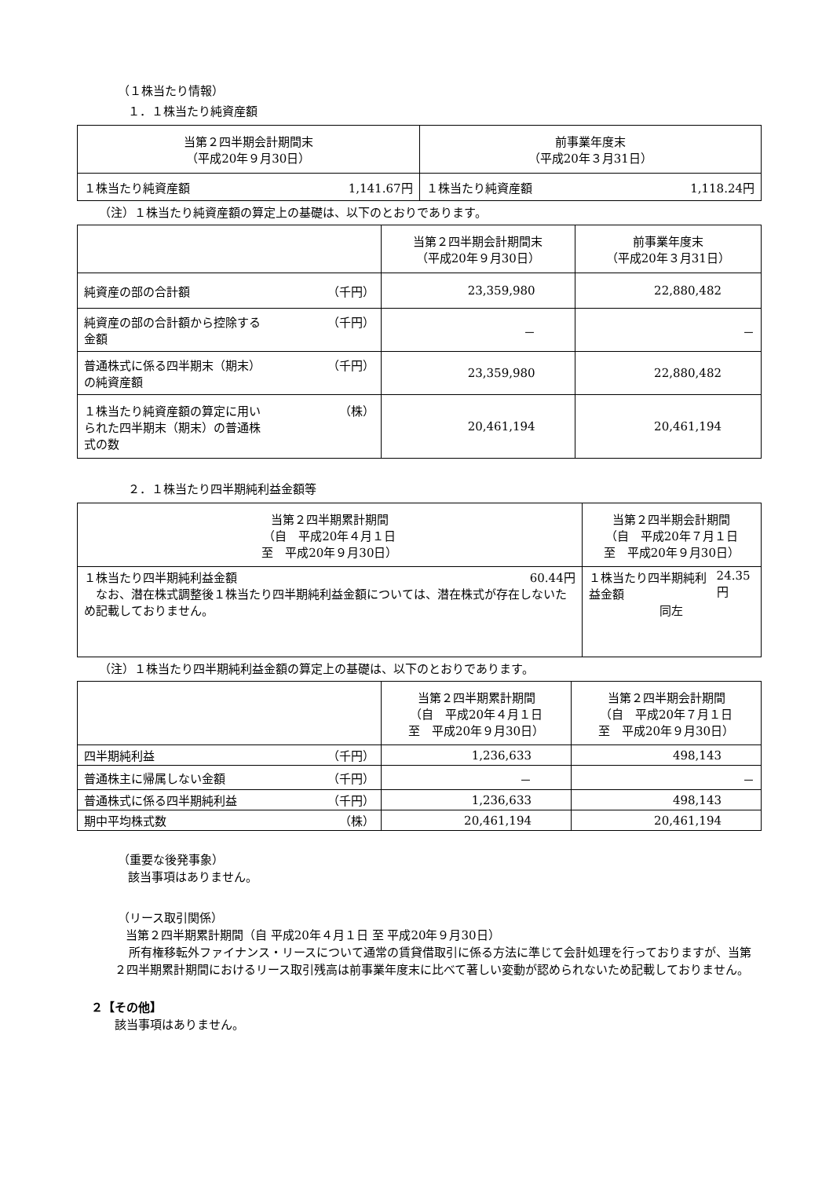（１株当たり情報）
１．１株当たり純資産額
| 当第２四半期会計期間末 （平成20年９月30日） | 前事業年度末 （平成20年３月31日） |
| --- | --- |
| １株当たり純資産額 1,141.67円 | １株当たり純資産額 1,118.24円 |
（注）１株当たり純資産額の算定上の基礎は、以下のとおりであります。
| | 当第２四半期会計期間末 （平成20年９月30日） | 前事業年度末 （平成20年３月31日） |
| --- | --- | --- |
| 純資産の部の合計額 （千円） | 23,359,980 | 22,880,482 |
| 純資産の部の合計額から控除する 金額 （千円） | － | － |
| 普通株式に係る四半期末（期末） の純資産額 （千円） | 23,359,980 | 22,880,482 |
| １株当たり純資産額の算定に用い られた四半期末（期末）の普通株 式の数 （株） | 20,461,194 | 20,461,194 |
２．１株当たり四半期純利益金額等
| 当第２四半期累計期間 （自 平成20年４月１日 至 平成20年９月30日） | 当第２四半期会計期間 （自 平成20年７月１日 至 平成20年９月30日） |
| --- | --- |
| １株当たり四半期純利益金額 60.44円 なお、潜在株式調整後１株当たり四半期純利益金額については、潜在株式が存在しないため記載しておりません。 | １株当たり四半期純利益金額 24.35円 同左 |
（注）１株当たり四半期純利益金額の算定上の基礎は、以下のとおりであります。
| | 当第２四半期累計期間 （自 平成20年４月１日 至 平成20年９月30日） | 当第２四半期会計期間 （自 平成20年７月１日 至 平成20年９月30日） |
| --- | --- | --- |
| 四半期純利益 （千円） | 1,236,633 | 498,143 |
| 普通株主に帰属しない金額 （千円） | － | － |
| 普通株式に係る四半期純利益 （千円） | 1,236,633 | 498,143 |
| 期中平均株式数 （株） | 20,461,194 | 20,461,194 |
（重要な後発事象）
該当事項はありません。
（リース取引関係）
当第２四半期累計期間（自 平成20年４月１日 至 平成20年９月30日）
所有権移転外ファイナンス・リースについて通常の賃貸借取引に係る方法に準じて会計処理を行っておりますが、当第２四半期累計期間におけるリース取引残高は前事業年度末に比べて著しい変動が認められないため記載しておりません。
２【その他】
該当事項はありません。